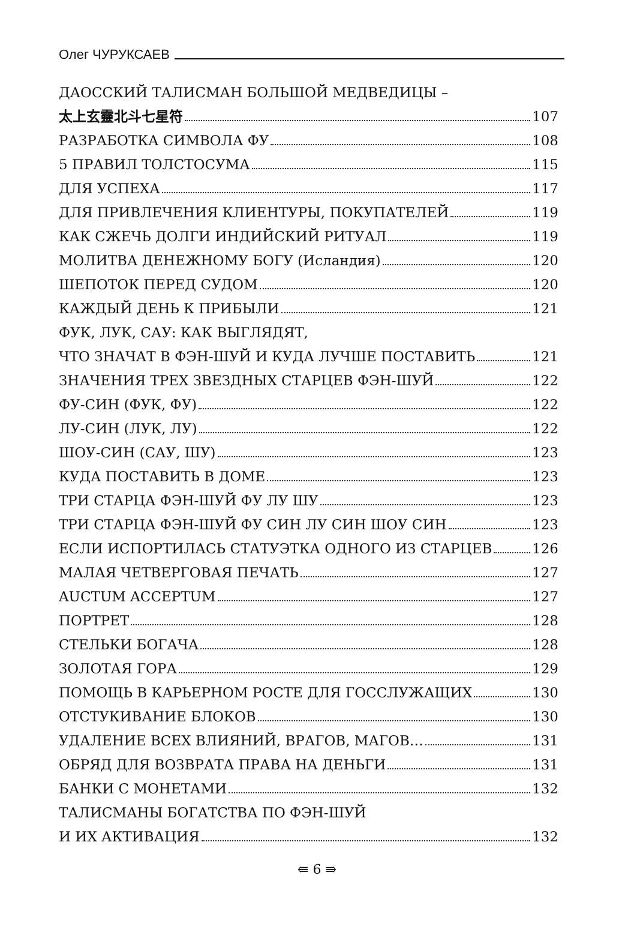Олег ЧУРУКСАЕВ
ДАОССКИЙ ТАЛИСМАН БОЛЬШОЙ МЕДВЕДИЦЫ –
太上玄靈北斗七星符 107
РАЗРАБОТКА СИМВОЛА ФУ 108
5 ПРАВИЛ ТОЛСТОСУМА 115
ДЛЯ УСПЕХА 117
ДЛЯ ПРИВЛЕЧЕНИЯ КЛИЕНТУРЫ, ПОКУПАТЕЛЕЙ 119
КАК СЖЕЧЬ ДОЛГИ ИНДИЙСКИЙ РИТУАЛ 119
МОЛИТВА ДЕНЕЖНОМУ БОГУ (Исландия) 120
ШЕПОТОК ПЕРЕД СУДОМ 120
КАЖДЫЙ ДЕНЬ К ПРИБЫЛИ 121
ФУК, ЛУК, САУ: КАК ВЫГЛЯДЯТ,
ЧТО ЗНАЧАТ В ФЭН-ШУЙ И КУДА ЛУЧШЕ ПОСТАВИТЬ 121
ЗНАЧЕНИЯ ТРЕХ ЗВЕЗДНЫХ СТАРЦЕВ ФЭН-ШУЙ 122
ФУ-СИН (ФУК, ФУ) 122
ЛУ-СИН (ЛУК, ЛУ) 122
ШОУ-СИН (САУ, ШУ) 123
КУДА ПОСТАВИТЬ В ДОМЕ 123
ТРИ СТАРЦА ФЭН-ШУЙ ФУ ЛУ ШУ 123
ТРИ СТАРЦА ФЭН-ШУЙ ФУ СИН ЛУ СИН ШОУ СИН 123
ЕСЛИ ИСПОРТИЛАСЬ СТАТУЭТКА ОДНОГО ИЗ СТАРЦЕВ 126
МАЛАЯ ЧЕТВЕРГОВАЯ ПЕЧАТЬ 127
AUCTUM ACCEPTUM 127
ПОРТРЕТ 128
СТЕЛЬКИ БОГАЧА 128
ЗОЛОТАЯ ГОРА 129
ПОМОЩЬ В КАРЬЕРНОМ РОСТЕ ДЛЯ ГОССЛУЖАЩИХ 130
ОТСТУКИВАНИЕ БЛОКОВ 130
УДАЛЕНИЕ ВСЕХ ВЛИЯНИЙ, ВРАГОВ, МАГОВ… 131
ОБРЯД ДЛЯ ВОЗВРАТА ПРАВА НА ДЕНЬГИ 131
БАНКИ С МОНЕТАМИ 132
ТАЛИСМАНЫ БОГАТСТВА ПО ФЭН-ШУЙ
И ИХ АКТИВАЦИЯ 132
⇚ 6 ⇛